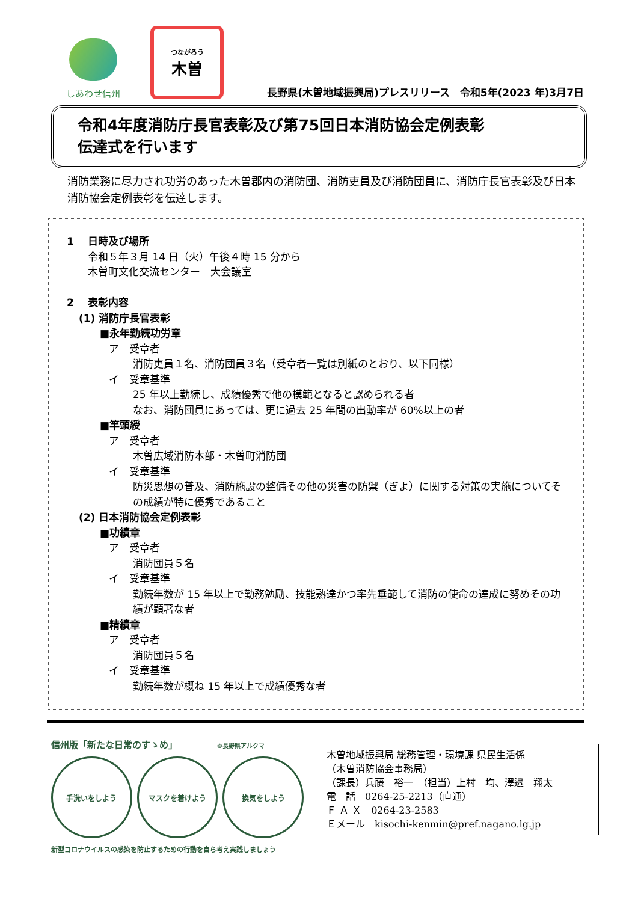しあわせ信州
つながろう
木曽
長野県(木曽地域振興局)プレスリリース　令和5年(2023 年)3月7日
令和4年度消防庁長官表彰及び第75回日本消防協会定例表彰
伝達式を行います
消防業務に尽力され功労のあった木曽郡内の消防団、消防吏員及び消防団員に、消防庁長官表彰及び日本消防協会定例表彰を伝達します。
1　 日時及び場所
令和５年３月 14 日（火）午後４時 15 分から
木曽町文化交流センター　大会議室
2　 表彰内容
(1) 消防庁長官表彰
■永年勤続功労章
ア　受章者
消防吏員１名、消防団員３名（受章者一覧は別紙のとおり、以下同様）
イ　受章基準
25 年以上勤続し、成績優秀で他の模範となると認められる者
なお、消防団員にあっては、更に過去 25 年間の出動率が 60%以上の者
■竿頭綬
ア　受章者
木曽広域消防本部・木曽町消防団
イ　受章基準
防災思想の普及、消防施設の整備その他の災害の防禦（ぎよ）に関する対策の実施についてその成績が特に優秀であること
(2) 日本消防協会定例表彰
■功績章
ア　受章者
消防団員５名
イ　受章基準
勤続年数が 15 年以上で勤務勉励、技能熟達かつ率先垂範して消防の使命の達成に努めその功績が顕著な者
■精績章
ア　受章者
消防団員５名
イ　受章基準
勤続年数が概ね 15 年以上で成績優秀な者
信州版「新たな日常のすゝめ」 ©長野県アルクマ
手洗いをしよう マスクを着けよう 換気をしよう
新型コロナウイルスの感染を防止するための行動を自ら考え実践しましょう
木曽地域振興局 総務管理・環境課 県民生活係
（木曽消防協会事務局）
（課長）兵藤　裕一　（担当）上村　均、澤邉　翔太
電　話　0264-25-2213（直通）
Ｆ Ａ Ｘ　0264-23-2583
Ｅメール　kisochi-kenmin@pref.nagano.lg.jp